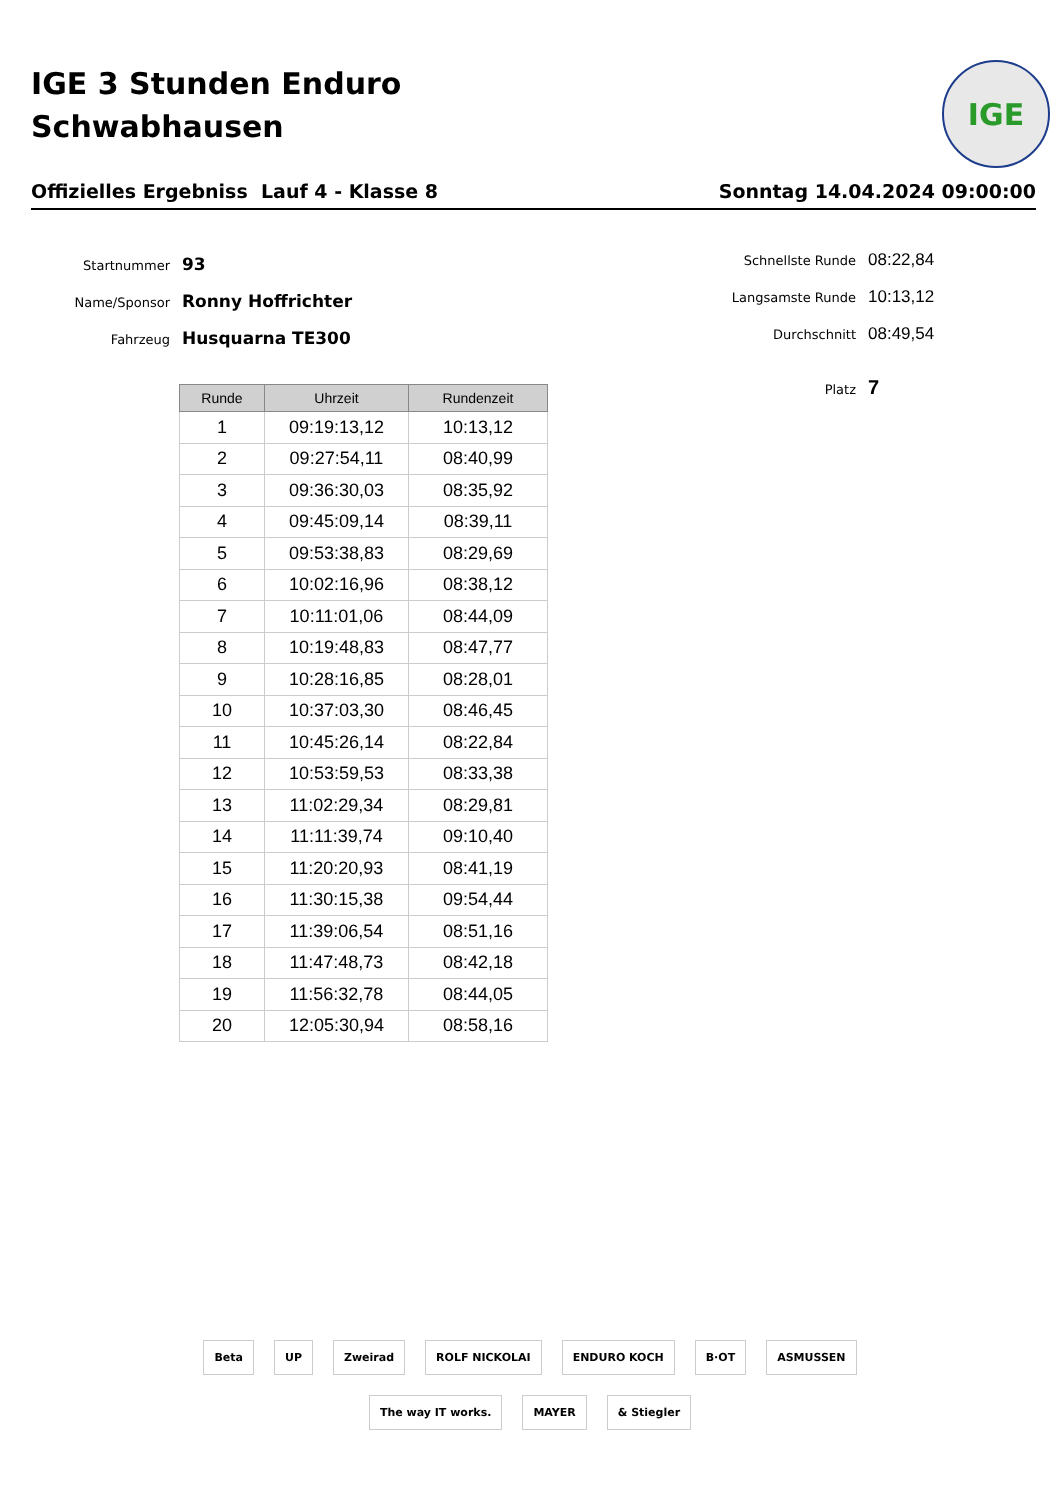IGE 3 Stunden Enduro
Schwabhausen
IGE
Offizielles Ergebniss Lauf 4 - Klasse 8 Sonntag 14.04.2024 09:00:00
Startnummer 93
Name/Sponsor Ronny Hoffrichter
Fahrzeug Husquarna TE300
Schnellste Runde 08:22,84
Langsamste Runde 10:13,12
Durchschnitt 08:49,54
Platz 7
| Runde | Uhrzeit | Rundenzeit |
| --- | --- | --- |
| 1 | 09:19:13,12 | 10:13,12 |
| 2 | 09:27:54,11 | 08:40,99 |
| 3 | 09:36:30,03 | 08:35,92 |
| 4 | 09:45:09,14 | 08:39,11 |
| 5 | 09:53:38,83 | 08:29,69 |
| 6 | 10:02:16,96 | 08:38,12 |
| 7 | 10:11:01,06 | 08:44,09 |
| 8 | 10:19:48,83 | 08:47,77 |
| 9 | 10:28:16,85 | 08:28,01 |
| 10 | 10:37:03,30 | 08:46,45 |
| 11 | 10:45:26,14 | 08:22,84 |
| 12 | 10:53:59,53 | 08:33,38 |
| 13 | 11:02:29,34 | 08:29,81 |
| 14 | 11:11:39,74 | 09:10,40 |
| 15 | 11:20:20,93 | 08:41,19 |
| 16 | 11:30:15,38 | 09:54,44 |
| 17 | 11:39:06,54 | 08:51,16 |
| 18 | 11:47:48,73 | 08:42,18 |
| 19 | 11:56:32,78 | 08:44,05 |
| 20 | 12:05:30,94 | 08:58,16 |
Beta UP Zweirad ROLF NICKOLAI ENDURO KOCH B·OT ASMUSSEN The way IT works. MAYER & Stiegler